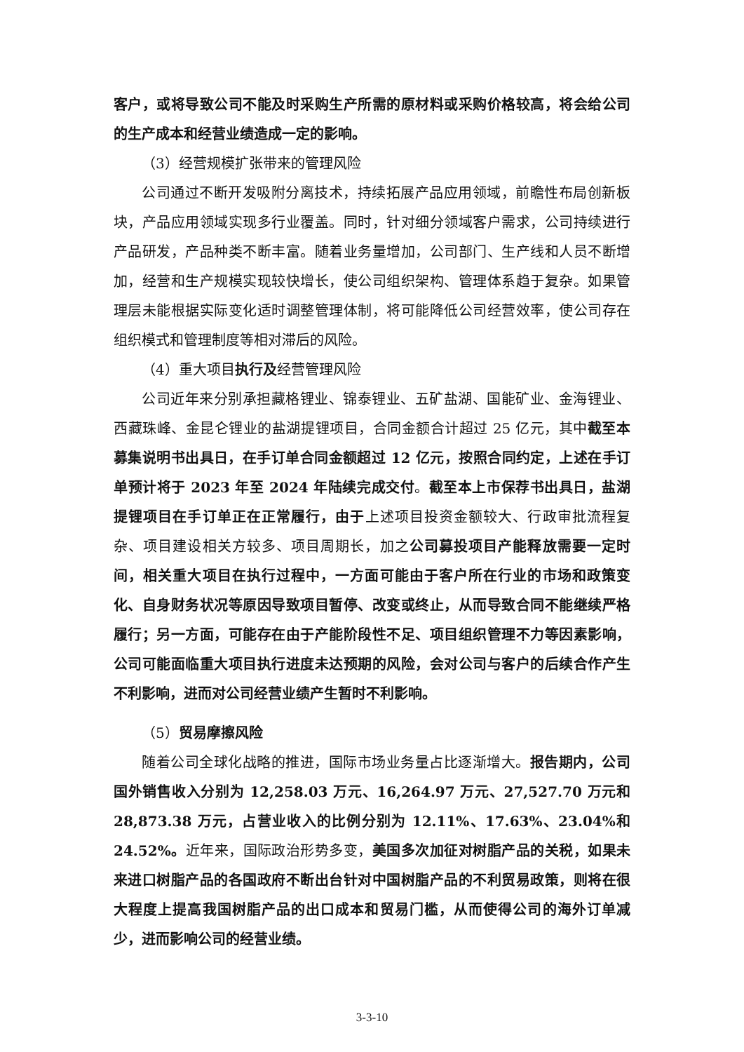客户，或将导致公司不能及时采购生产所需的原材料或采购价格较高，将会给公司的生产成本和经营业绩造成一定的影响。
（3）经营规模扩张带来的管理风险
公司通过不断开发吸附分离技术，持续拓展产品应用领域，前瞻性布局创新板块，产品应用领域实现多行业覆盖。同时，针对细分领域客户需求，公司持续进行产品研发，产品种类不断丰富。随着业务量增加，公司部门、生产线和人员不断增加，经营和生产规模实现较快增长，使公司组织架构、管理体系趋于复杂。如果管理层未能根据实际变化适时调整管理体制，将可能降低公司经营效率，使公司存在组织模式和管理制度等相对滞后的风险。
（4）重大项目执行及经营管理风险
公司近年来分别承担藏格锂业、锦泰锂业、五矿盐湖、国能矿业、金海锂业、西藏珠峰、金昆仑锂业的盐湖提锂项目，合同金额合计超过 25 亿元，其中截至本募集说明书出具日，在手订单合同金额超过 12 亿元，按照合同约定，上述在手订单预计将于 2023 年至 2024 年陆续完成交付。截至本上市保荐书出具日，盐湖提锂项目在手订单正在正常履行，由于上述项目投资金额较大、行政审批流程复杂、项目建设相关方较多、项目周期长，加之公司募投项目产能释放需要一定时间，相关重大项目在执行过程中，一方面可能由于客户所在行业的市场和政策变化、自身财务状况等原因导致项目暂停、改变或终止，从而导致合同不能继续严格履行；另一方面，可能存在由于产能阶段性不足、项目组织管理不力等因素影响，公司可能面临重大项目执行进度未达预期的风险，会对公司与客户的后续合作产生不利影响，进而对公司经营业绩产生暂时不利影响。
（5）贸易摩擦风险
随着公司全球化战略的推进，国际市场业务量占比逐渐增大。报告期内，公司国外销售收入分别为 12,258.03 万元、16,264.97 万元、27,527.70 万元和 28,873.38 万元，占营业收入的比例分别为 12.11%、17.63%、23.04%和 24.52%。近年来，国际政治形势多变，美国多次加征对树脂产品的关税，如果未来进口树脂产品的各国政府不断出台针对中国树脂产品的不利贸易政策，则将在很大程度上提高我国树脂产品的出口成本和贸易门槛，从而使得公司的海外订单减少，进而影响公司的经营业绩。
3-3-10